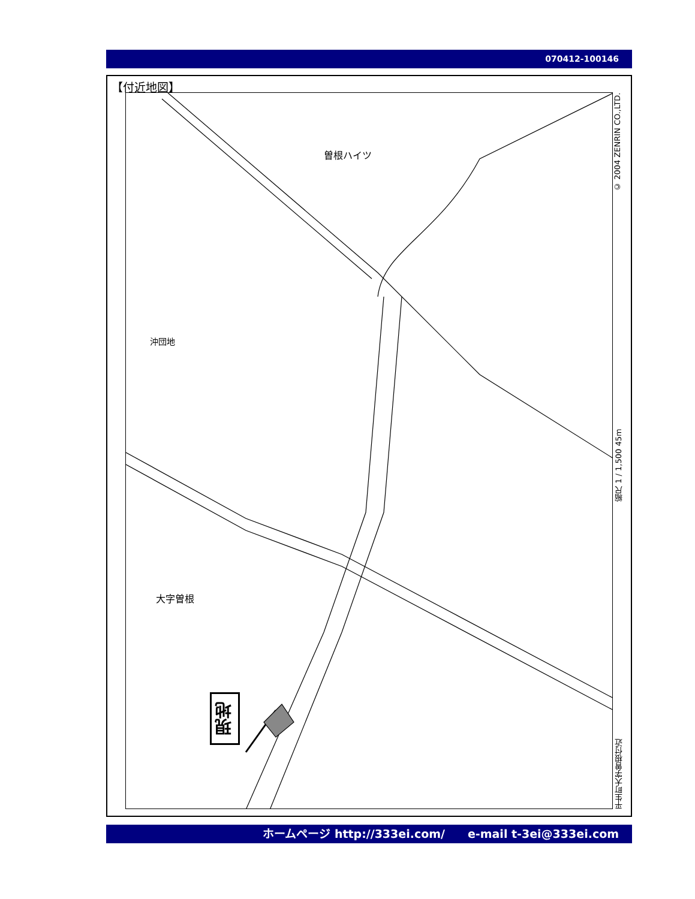070412-100146
【付近地図】
曽根ハイツ
沖団地
大字曽根
現地
平生町大字曽根付近 縮尺 1 / 1,500 45m © 2004 ZENRIN CO.,LTD.
ホームページ http://333ei.com/　　e-mail t-3ei@333ei.com